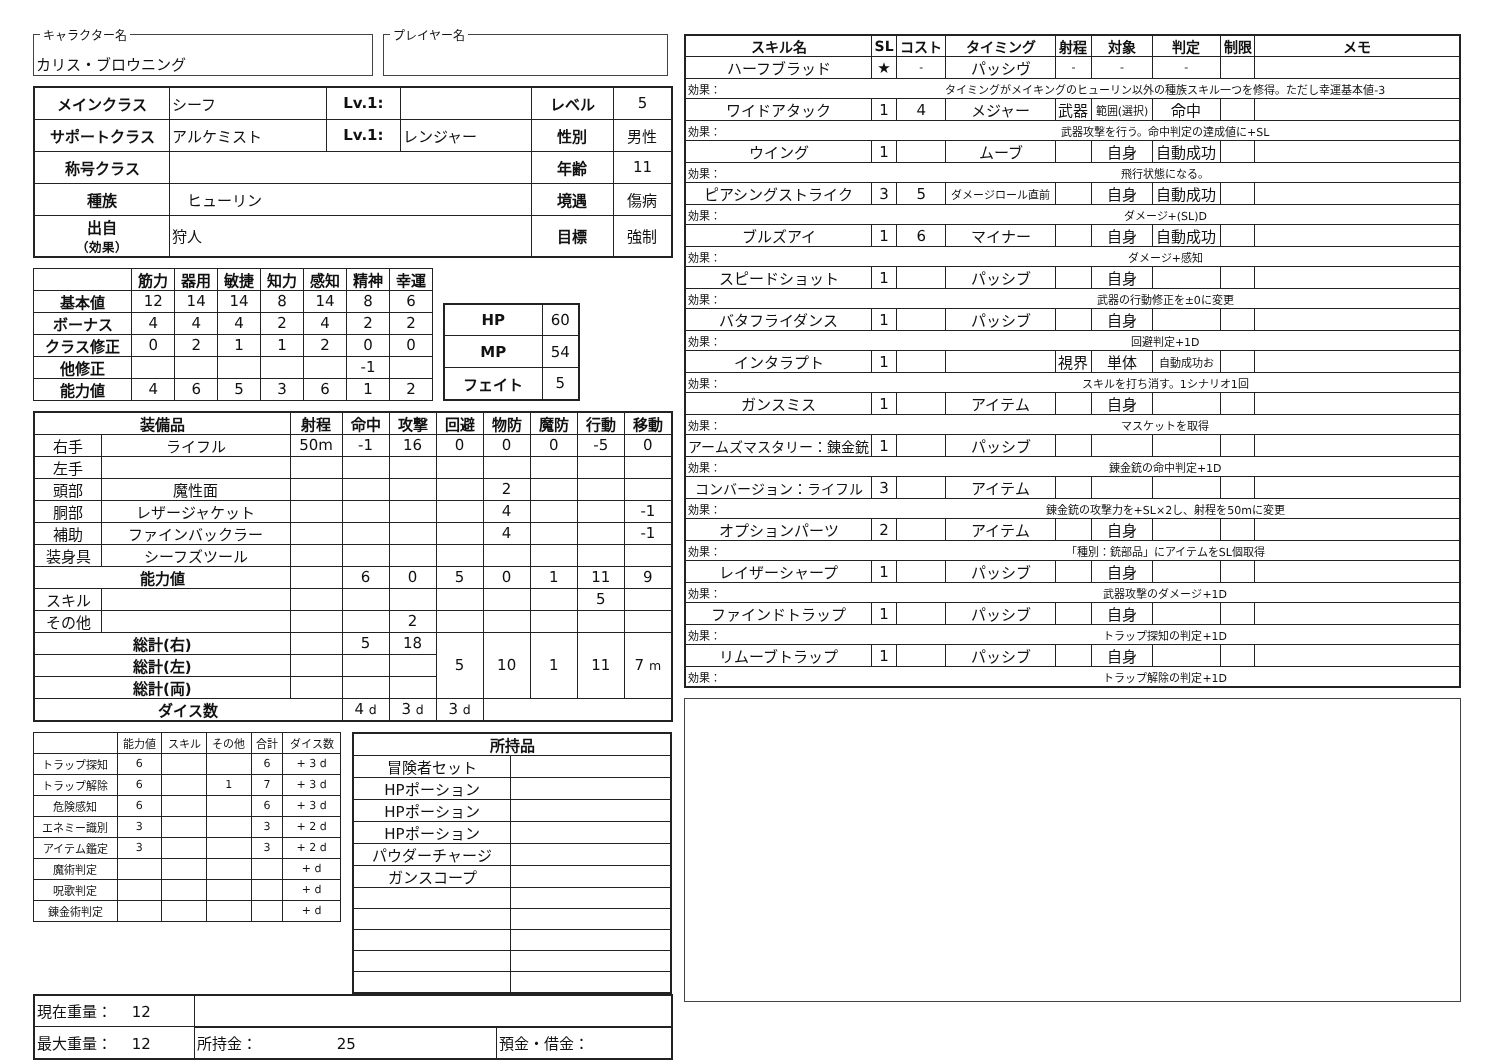キャラクター名
カリス・ブロウニング
プレイヤー名
| メインクラス | シーフ | Lv.1: | | レベル | 5 |
| サポートクラス | アルケミスト | Lv.1: | レンジャー | 性別 | 男性 |
| 称号クラス | | | | 年齢 | 11 |
| 種族 | ヒューリン | | | 境遇 | 傷病 |
| 出自 （効果） | 狩人 | | | 目標 | 強制 |
| | 筋力 | 器用 | 敏捷 | 知力 | 感知 | 精神 | 幸運 |
| --- | --- | --- | --- | --- | --- | --- | --- |
| 基本値 | 12 | 14 | 14 | 8 | 14 | 8 | 6 |
| ボーナス | 4 | 4 | 4 | 2 | 4 | 2 | 2 |
| クラス修正 | 0 | 2 | 1 | 1 | 2 | 0 | 0 |
| 他修正 | | | | | | -1 | |
| 能力値 | 4 | 6 | 5 | 3 | 6 | 1 | 2 |
| HP | 60 |
| MP | 54 |
| フェイト | 5 |
| 装備品 | | 射程 | 命中 | 攻撃 | 回避 | 物防 | 魔防 | 行動 | 移動 |
| --- | --- | --- | --- | --- | --- | --- | --- | --- | --- |
| 右手 | ライフル | 50m | -1 | 16 | 0 | 0 | 0 | -5 | 0 |
| 左手 | | | | | | | | | |
| 頭部 | 魔性面 | | | | | 2 | | | |
| 胴部 | レザージャケット | | | | | 4 | | | -1 |
| 補助 | ファインバックラー | | | | | 4 | | | -1 |
| 装身具 | シーフズツール | | | | | | | | |
| 能力値 | | | 6 | 0 | 5 | 0 | 1 | 11 | 9 |
| スキル | | | | | | | | 5 | |
| その他 | | | | 2 | | | | | |
| 総計(右) | | | 5 | 18 | 5 | 10 | 1 | 11 | 7 m |
| 総計(左) | | | | | | | | | |
| 総計(両) | | | | | | | | | |
| ダイス数 | | | 4 d | 3 d | 3 d | | | | |
| | 能力値 | スキル | その他 | 合計 | ダイス数 |
| トラップ探知 | 6 | | | 6 | + 3 d |
| トラップ解除 | 6 | | 1 | 7 | + 3 d |
| 危険感知 | 6 | | | 6 | + 3 d |
| エネミー識別 | 3 | | | 3 | + 2 d |
| アイテム鑑定 | 3 | | | 3 | + 2 d |
| 魔術判定 | | | | | + d |
| 呪歌判定 | | | | | + d |
| 錬金術判定 | | | | | + d |
| 所持品 | |
| --- | --- |
| 冒険者セット | |
| HPポーション | |
| HPポーション | |
| HPポーション | |
| パウダーチャージ | |
| ガンスコープ | |
| 現在重量： 12 | | |
| 最大重量： 12 | 所持金： 25 | 預金・借金： |
| スキル名 | SL | コスト | タイミング | 射程 | 対象 | 判定 | 制限 | メモ |
| --- | --- | --- | --- | --- | --- | --- | --- | --- |
| ハーフブラッド | ★ | - | パッシヴ | - | - | - | | |
| 効果： | タイミングがメイキングのヒューリン以外の種族スキル一つを修得。ただし幸運基本値-3 | | | | | | | |
| ワイドアタック | 1 | 4 | メジャー | 武器 | 範囲(選択) | 命中 | | |
| 効果： | 武器攻撃を行う。命中判定の達成値に+SL | | | | | | | |
| ウイング | 1 | | ムーブ | | 自身 | 自動成功 | | |
| 効果： | 飛行状態になる。 | | | | | | | |
| ピアシングストライク | 3 | 5 | ダメージロール直前 | | 自身 | 自動成功 | | |
| 効果： | ダメージ+(SL)D | | | | | | | |
| ブルズアイ | 1 | 6 | マイナー | | 自身 | 自動成功 | | |
| 効果： | ダメージ+感知 | | | | | | | |
| スピードショット | 1 | | パッシブ | | 自身 | | | |
| 効果： | 武器の行動修正を±0に変更 | | | | | | | |
| バタフライダンス | 1 | | パッシブ | | 自身 | | | |
| 効果： | 回避判定+1D | | | | | | | |
| インタラプト | 1 | | | 視界 | 単体 | 自動成功お | | |
| 効果： | スキルを打ち消す。1シナリオ1回 | | | | | | | |
| ガンスミス | 1 | | アイテム | | 自身 | | | |
| 効果： | マスケットを取得 | | | | | | | |
| アームズマスタリー：錬金銃 | 1 | | パッシブ | | | | | |
| 効果： | 錬金銃の命中判定+1D | | | | | | | |
| コンバージョン：ライフル | 3 | | アイテム | | | | | |
| 効果： | 錬金銃の攻撃力を+SL×2し、射程を50mに変更 | | | | | | | |
| オプションパーツ | 2 | | アイテム | | 自身 | | | |
| 効果： | 「種別：銃部品」にアイテムをSL個取得 | | | | | | | |
| レイザーシャープ | 1 | | パッシブ | | 自身 | | | |
| 効果： | 武器攻撃のダメージ+1D | | | | | | | |
| ファインドトラップ | 1 | | パッシブ | | 自身 | | | |
| 効果： | トラップ探知の判定+1D | | | | | | | |
| リムーブトラップ | 1 | | パッシブ | | 自身 | | | |
| 効果： | トラップ解除の判定+1D | | | | | | | |